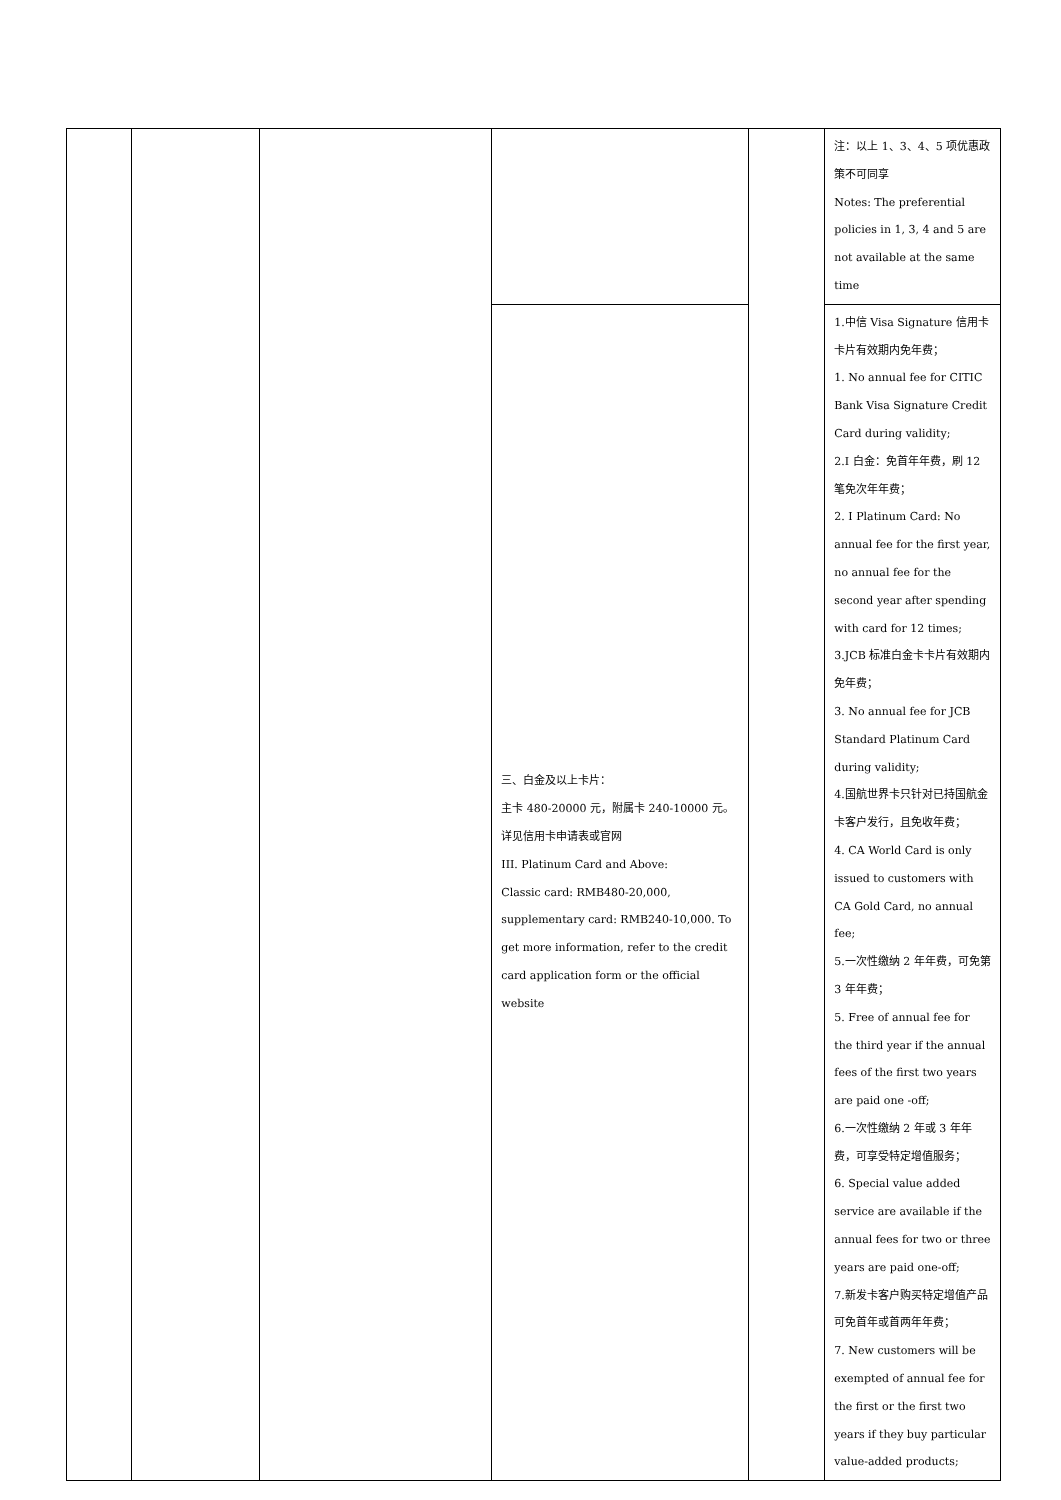| | | | | | 注：以上 1、3、4、5 项优惠政策不可同享 Notes: The preferential policies in 1, 3, 4 and 5 are not available at the same time |
| | | | 三、白金及以上卡片： 主卡 480-20000 元，附属卡 240-10000 元。详见信用卡申请表或官网 III. Platinum Card and Above: Classic card: RMB480-20,000, supplementary card: RMB240-10,000. To get more information, refer to the credit card application form or the official website | | 1.中信 Visa Signature 信用卡卡片有效期内免年费； 1. No annual fee for CITIC Bank Visa Signature Credit Card during validity; 2.I 白金：免首年年费，刷 12 笔免次年年费； 2. I Platinum Card: No annual fee for the first year, no annual fee for the second year after spending with card for 12 times; 3.JCB 标准白金卡卡片有效期内免年费； 3. No annual fee for JCB Standard Platinum Card during validity; 4.国航世界卡只针对已持国航金卡客户发行，且免收年费； 4. CA World Card is only issued to customers with CA Gold Card, no annual fee; 5.一次性缴纳 2 年年费，可免第 3 年年费； 5. Free of annual fee for the third year if the annual fees of the first two years are paid one -off; 6.一次性缴纳 2 年或 3 年年费，可享受特定增值服务； 6. Special value added service are available if the annual fees for two or three years are paid one-off; 7.新发卡客户购买特定增值产品可免首年或首两年年费； 7. New customers will be exempted of annual fee for the first or the first two years if they buy particular value-added products; |